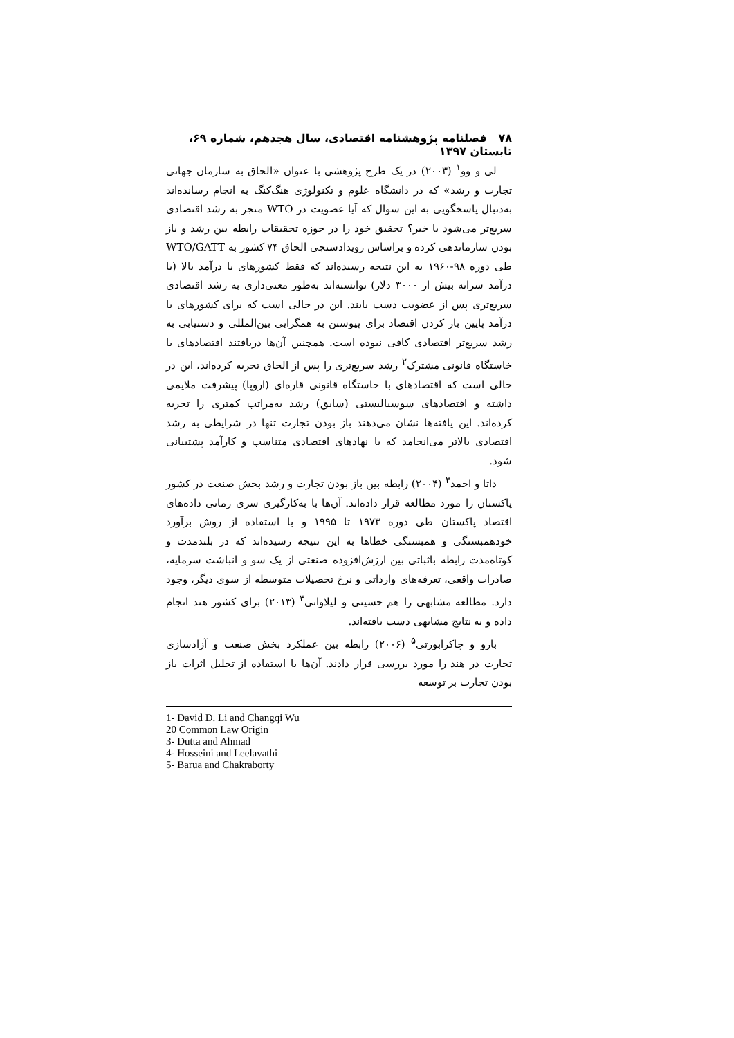۷۸ فصلنامه پژوهشنامه اقتصادی، سال هجدهم، شماره ۶۹، تابستان ۱۳۹۷
لی و وو<sup>۱</sup> (۲۰۰۳) در یک طرح پژوهشی با عنوان «الحاق به سازمان جهانی تجارت و رشد» که در دانشگاه علوم و تکنولوژی هنگ‌کنگ به انجام رسانده‌اند به‌دنبال پاسخگویی به این سوال که آیا عضویت در WTO منجر به رشد اقتصادی سریع‌تر می‌شود یا خیر؟ تحقیق خود را در حوزه تحقیقات رابطه بین رشد و باز بودن سازماندهی کرده و براساس رویدادسنجی الحاق ۷۴ کشور به WTO/GATT طی دوره ۹۸-۱۹۶۰ به این نتیجه رسیده‌اند که فقط کشورهای با درآمد بالا (با درآمد سرانه بیش از ۳۰۰۰ دلار) توانسته‌اند به‌طور معنی‌داری به رشد اقتصادی سریع‌تری پس از عضویت دست یابند. این در حالی است که برای کشورهای با درآمد پایین باز کردن اقتصاد برای پیوستن به همگرایی بین‌المللی و دستیابی به رشد سریع‌تر اقتصادی کافی نبوده است. همچنین آن‌ها دریافتند اقتصادهای با خاستگاه قانونی مشترک<sup>۲</sup> رشد سریع‌تری را پس از الحاق تجربه کرده‌اند، این در حالی است که اقتصادهای با خاستگاه قانونی قاره‌ای (اروپا) پیشرفت ملایمی داشته و اقتصادهای سوسیالیستی (سابق) رشد به‌مراتب کمتری را تجربه کرده‌اند. این یافته‌ها نشان می‌دهند باز بودن تجارت تنها در شرایطی به رشد اقتصادی بالاتر می‌انجامد که با نهادهای اقتصادی متناسب و کارآمد پشتیبانی شود.
داتا و احمد<sup>۳</sup> (۲۰۰۴) رابطه بین باز بودن تجارت و رشد بخش صنعت در کشور پاکستان را مورد مطالعه قرار داده‌اند. آن‌ها با به‌کارگیری سری زمانی داده‌های اقتصاد پاکستان طی دوره ۱۹۷۳ تا ۱۹۹۵ و با استفاده از روش برآورد خودهمبستگی و همبستگی خطاها به این نتیجه رسیده‌اند که در بلندمدت و کوتاه‌مدت رابطه باثباتی بین ارزش‌افزوده صنعتی از یک سو و انباشت سرمایه، صادرات واقعی، تعرفه‌های وارداتی و نرخ تحصیلات متوسطه از سوی دیگر، وجود دارد. مطالعه مشابهی را هم حسینی و لیلاواتی<sup>۴</sup> (۲۰۱۳) برای کشور هند انجام داده و به نتایج مشابهی دست یافته‌اند.
بارو و چاکرابورتی<sup>۵</sup> (۲۰۰۶) رابطه بین عملکرد بخش صنعت و آزادسازی تجارت در هند را مورد بررسی قرار دادند. آن‌ها با استفاده از تحلیل اثرات باز بودن تجارت بر توسعه
1- David D. Li and Changqi Wu
20 Common Law Origin
3- Dutta and Ahmad
4- Hosseini and Leelavathi
5- Barua and Chakraborty